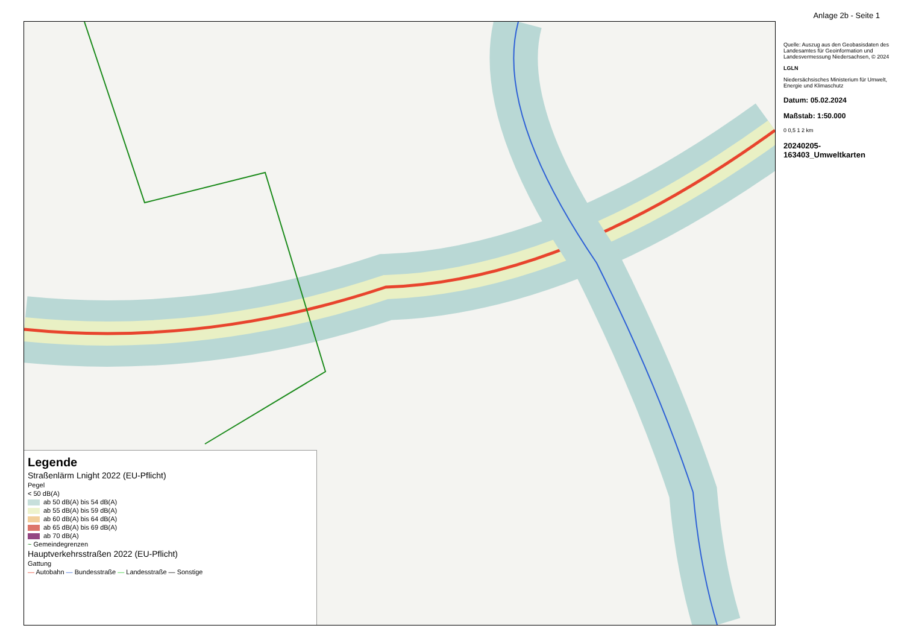Anlage 2b - Seite 1
Legende
Straßenlärm Lnight 2022 (EU-Pflicht)
Pegel
< 50 dB(A)
ab 50 dB(A) bis 54 dB(A)
ab 55 dB(A) bis 59 dB(A)
ab 60 dB(A) bis 64 dB(A)
ab 65 dB(A) bis 69 dB(A)
ab 70 dB(A)
~ Gemeindegrenzen
Hauptverkehrsstraßen 2022 (EU-Pflicht)
Gattung
— Autobahn — Bundesstraße — Landesstraße — Sonstige
Quelle: Auszug aus den Geobasisdaten des Landesamtes für Geoinformation und Landesvermessung Niedersachsen, © 2024
LGLN
Niedersächsisches Ministerium für Umwelt, Energie und Klimaschutz
Datum: 05.02.2024
Maßstab: 1:50.000
0 0,5 1 2 km
20240205-163403_Umweltkarten